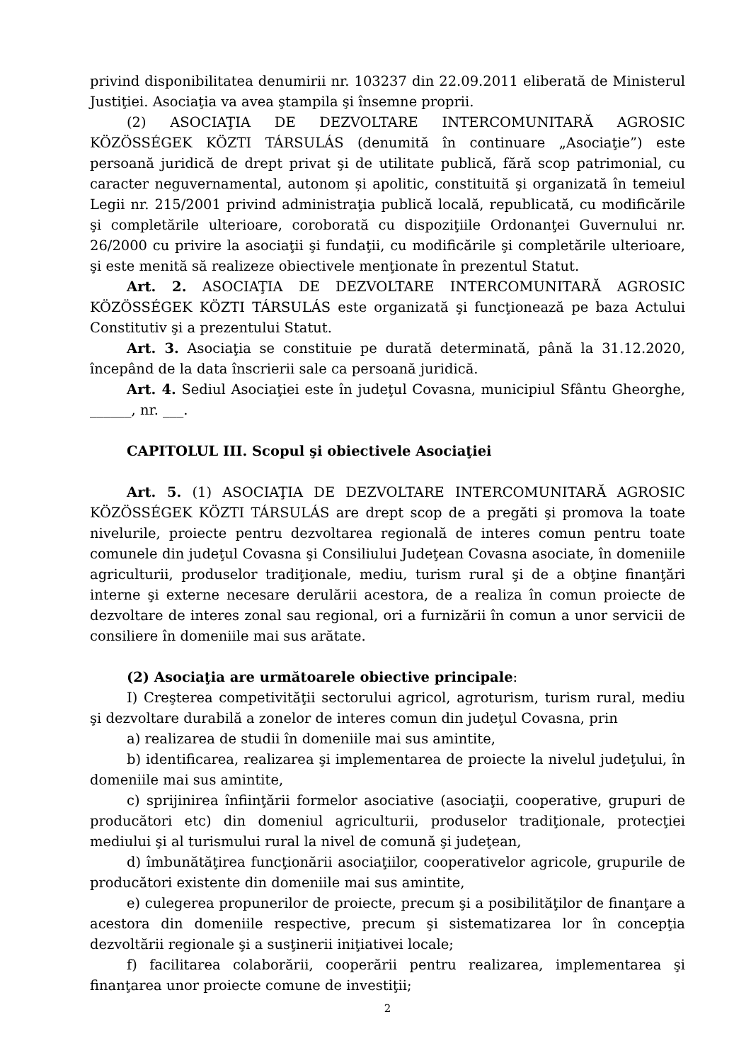privind disponibilitatea denumirii nr. 103237 din 22.09.2011 eliberată de Ministerul Justiţiei. Asociaţia va avea ştampila şi însemne proprii.
(2) ASOCIAŢIA DE DEZVOLTARE INTERCOMUNITARĂ AGROSIC KÖZÖSSÉGEK KÖZTI TÁRSULÁS (denumită în continuare „Asociaţie”) este persoană juridică de drept privat şi de utilitate publică, fără scop patrimonial, cu caracter neguvernamental, autonom și apolitic, constituită şi organizată în temeiul Legii nr. 215/2001 privind administraţia publică locală, republicată, cu modificările şi completările ulterioare, coroborată cu dispoziţiile Ordonanţei Guvernului nr. 26/2000 cu privire la asociaţii şi fundaţii, cu modificările şi completările ulterioare, şi este menită să realizeze obiectivele menţionate în prezentul Statut.
Art. 2. ASOCIAŢIA DE DEZVOLTARE INTERCOMUNITARĂ AGROSIC KÖZÖSSÉGEK KÖZTI TÁRSULÁS este organizată şi funcţionează pe baza Actului Constitutiv şi a prezentului Statut.
Art. 3. Asociaţia se constituie pe durată determinată, până la 31.12.2020, începând de la data înscrierii sale ca persoană juridică.
Art. 4. Sediul Asociaţiei este în judeţul Covasna, municipiul Sfântu Gheorghe, ______, nr. ___.
CAPITOLUL III. Scopul şi obiectivele Asociaţiei
Art. 5. (1) ASOCIAŢIA DE DEZVOLTARE INTERCOMUNITARĂ AGROSIC KÖZÖSSÉGEK KÖZTI TÁRSULÁS are drept scop de a pregăti şi promova la toate nivelurile, proiecte pentru dezvoltarea regională de interes comun pentru toate comunele din judeţul Covasna şi Consiliului Judeţean Covasna asociate, în domeniile agriculturii, produselor tradiţionale, mediu, turism rural şi de a obţine finanţări interne şi externe necesare derulării acestora, de a realiza în comun proiecte de dezvoltare de interes zonal sau regional, ori a furnizării în comun a unor servicii de consiliere în domeniile mai sus arătate.
(2) Asociaţia are următoarele obiective principale:
I) Creşterea competivităţii sectorului agricol, agroturism, turism rural, mediu şi dezvoltare durabilă a zonelor de interes comun din judeţul Covasna, prin
a) realizarea de studii în domeniile mai sus amintite,
b) identificarea, realizarea şi implementarea de proiecte la nivelul judeţului, în domeniile mai sus amintite,
c) sprijinirea înfiinţării formelor asociative (asociaţii, cooperative, grupuri de producători etc) din domeniul agriculturii, produselor tradiţionale, protecţiei mediului şi al turismului rural la nivel de comună şi judeţean,
d) îmbunătăţirea funcţionării asociaţiilor, cooperativelor agricole, grupurile de producători existente din domeniile mai sus amintite,
e) culegerea propunerilor de proiecte, precum şi a posibilităţilor de finanţare a acestora din domeniile respective, precum şi sistematizarea lor în concepţia dezvoltării regionale şi a susţinerii iniţiativei locale;
f) facilitarea colaborării, cooperării pentru realizarea, implementarea şi finanţarea unor proiecte comune de investiţii;
2